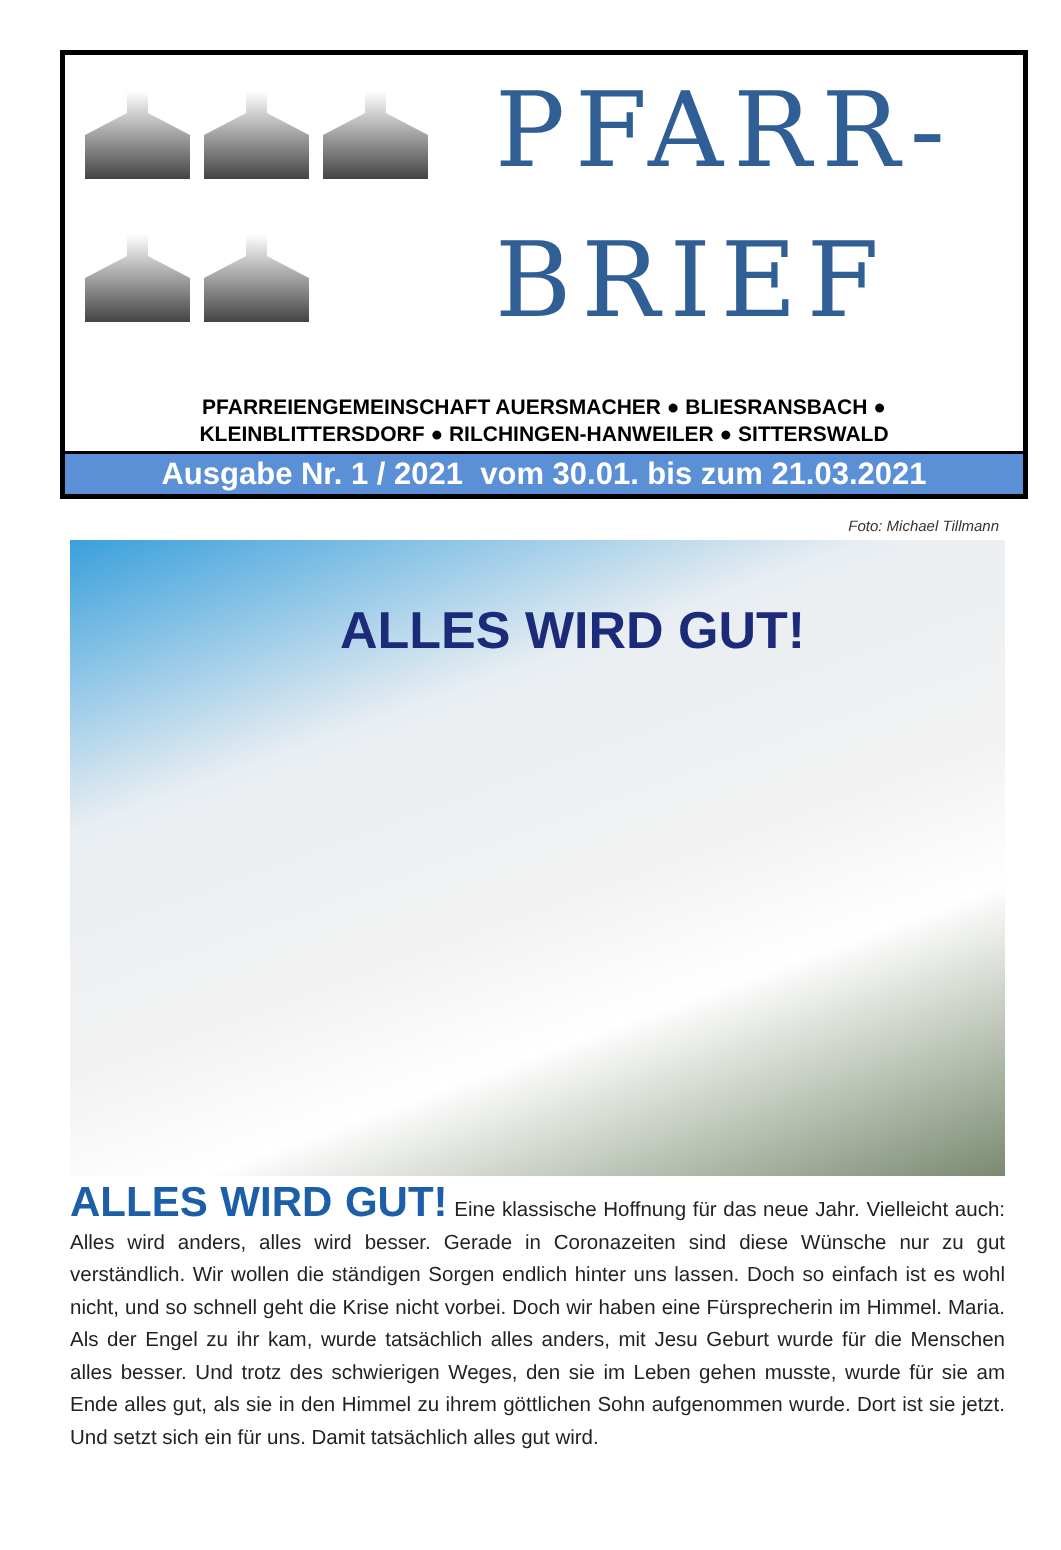PFARR-
BRIEF
PFARREIENGEMEINSCHAFT AUERSMACHER ● BLIESRANSBACH ●
KLEINBLITTERSDORF ● RILCHINGEN-HANWEILER ● SITTERSWALD
Ausgabe Nr. 1 / 2021 vom 30.01. bis zum 21.03.2021
Foto: Michael Tillmann
ALLES WIRD GUT!
ALLES WIRD GUT! Eine klassische Hoffnung für das neue Jahr. Vielleicht auch: Alles wird anders, alles wird besser. Gerade in Coronazeiten sind diese Wünsche nur zu gut verständlich. Wir wollen die ständigen Sorgen endlich hinter uns lassen. Doch so einfach ist es wohl nicht, und so schnell geht die Krise nicht vorbei. Doch wir haben eine Fürsprecherin im Himmel. Maria. Als der Engel zu ihr kam, wurde tatsächlich alles anders, mit Jesu Geburt wurde für die Menschen alles besser. Und trotz des schwierigen Weges, den sie im Leben gehen musste, wurde für sie am Ende alles gut, als sie in den Himmel zu ihrem göttlichen Sohn aufgenommen wurde. Dort ist sie jetzt. Und setzt sich ein für uns. Damit tatsächlich alles gut wird.